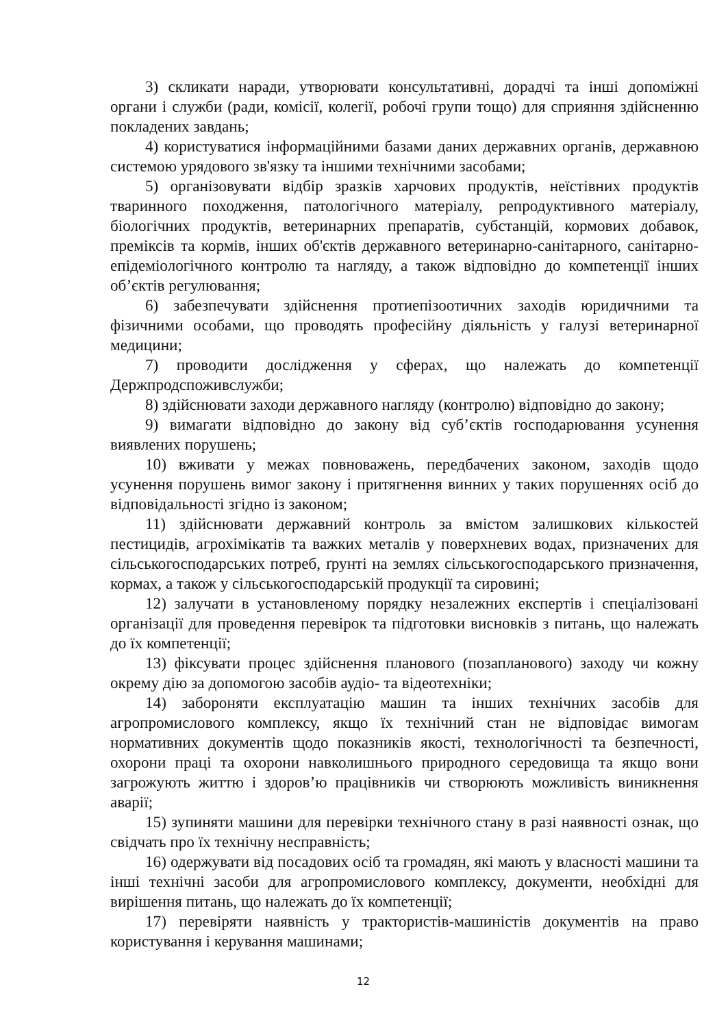3) скликати наради, утворювати консультативні, дорадчі та інші допоміжні органи і служби (ради, комісії, колегії, робочі групи тощо) для сприяння здійсненню покладених завдань;
4) користуватися інформаційними базами даних державних органів, державною системою урядового зв'язку та іншими технічними засобами;
5) організовувати відбір зразків харчових продуктів, неїстівних продуктів тваринного походження, патологічного матеріалу, репродуктивного матеріалу, біологічних продуктів, ветеринарних препаратів, субстанцій, кормових добавок, преміксів та кормів, інших об'єктів державного ветеринарно-санітарного, санітарно-епідеміологічного контролю та нагляду, а також відповідно до компетенції інших об’єктів регулювання;
6) забезпечувати здійснення протиепізоотичних заходів юридичними та фізичними особами, що проводять професійну діяльність у галузі ветеринарної медицини;
7) проводити дослідження у сферах, що належать до компетенції Держпродспоживслужби;
8) здійснювати заходи державного нагляду (контролю) відповідно до закону;
9) вимагати відповідно до закону від суб’єктів господарювання усунення виявлених порушень;
10) вживати у межах повноважень, передбачених законом, заходів щодо усунення порушень вимог закону і притягнення винних у таких порушеннях осіб до відповідальності згідно із законом;
11) здійснювати державний контроль за вмістом залишкових кількостей пестицидів, агрохімікатів та важких металів у поверхневих водах, призначених для сільськогосподарських потреб, ґрунті на землях сільськогосподарського призначення, кормах, а також у сільськогосподарській продукції та сировині;
12) залучати в установленому порядку незалежних експертів і спеціалізовані організації для проведення перевірок та підготовки висновків з питань, що належать до їх компетенції;
13) фіксувати процес здійснення планового (позапланового) заходу чи кожну окрему дію за допомогою засобів аудіо- та відеотехніки;
14) забороняти експлуатацію машин та інших технічних засобів для агропромислового комплексу, якщо їх технічний стан не відповідає вимогам нормативних документів щодо показників якості, технологічності та безпечності, охорони праці та охорони навколишнього природного середовища та якщо вони загрожують життю і здоров’ю працівників чи створюють можливість виникнення аварії;
15) зупиняти машини для перевірки технічного стану в разі наявності ознак, що свідчать про їх технічну несправність;
16) одержувати від посадових осіб та громадян, які мають у власності машини та інші технічні засоби для агропромислового комплексу, документи, необхідні для вирішення питань, що належать до їх компетенції;
17) перевіряти наявність у трактористів-машиністів документів на право користування і керування машинами;
12